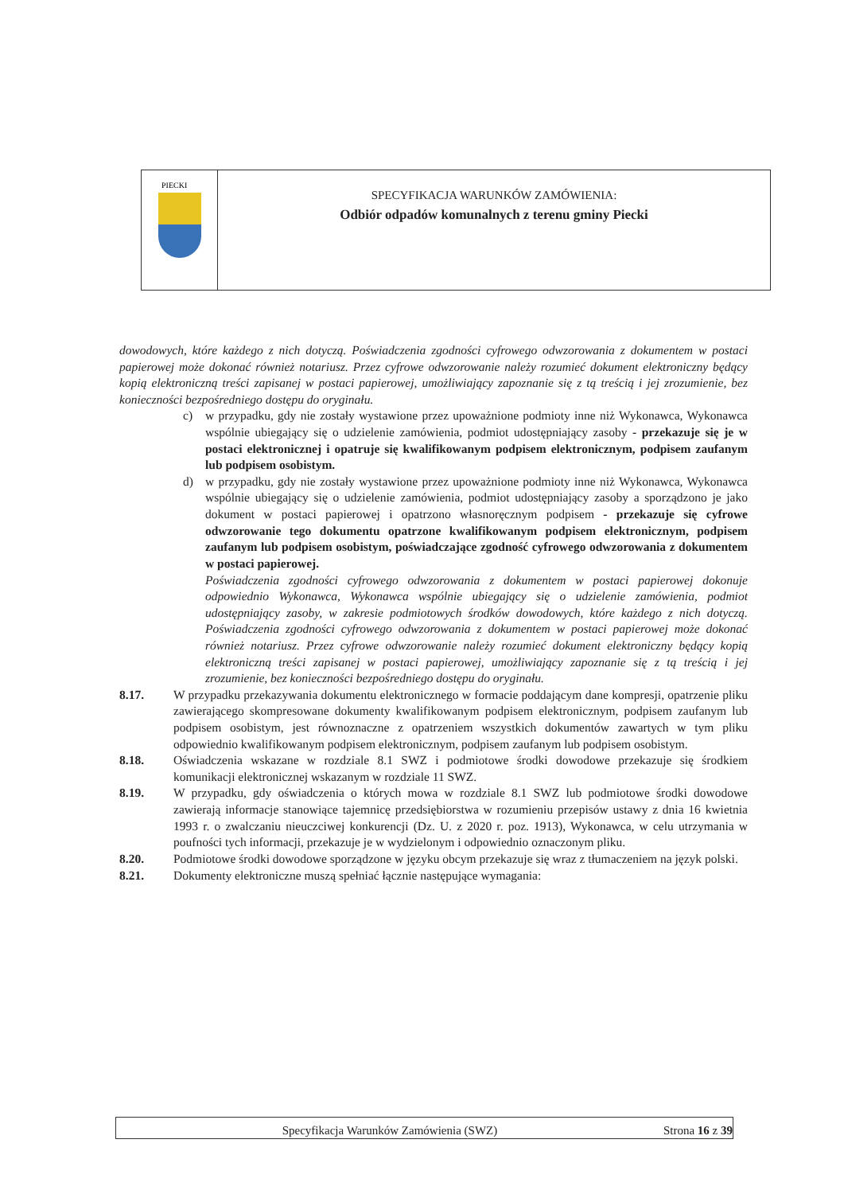PIECKI
SPECYFIKACJA WARUNKÓW ZAMÓWIENIA:
Odbiór odpadów komunalnych z terenu gminy Piecki
dowodowych, które każdego z nich dotyczą. Poświadczenia zgodności cyfrowego odwzorowania z dokumentem w postaci papierowej może dokonać również notariusz. Przez cyfrowe odwzorowanie należy rozumieć dokument elektroniczny będący kopią elektroniczną treści zapisanej w postaci papierowej, umożliwiający zapoznanie się z tą treścią i jej zrozumienie, bez konieczności bezpośredniego dostępu do oryginału.
c) w przypadku, gdy nie zostały wystawione przez upoważnione podmioty inne niż Wykonawca, Wykonawca wspólnie ubiegający się o udzielenie zamówienia, podmiot udostępniający zasoby - przekazuje się je w postaci elektronicznej i opatruje się kwalifikowanym podpisem elektronicznym, podpisem zaufanym lub podpisem osobistym.
d) w przypadku, gdy nie zostały wystawione przez upoważnione podmioty inne niż Wykonawca, Wykonawca wspólnie ubiegający się o udzielenie zamówienia, podmiot udostępniający zasoby a sporządzono je jako dokument w postaci papierowej i opatrzono własnoręcznym podpisem - przekazuje się cyfrowe odwzorowanie tego dokumentu opatrzone kwalifikowanym podpisem elektronicznym, podpisem zaufanym lub podpisem osobistym, poświadczające zgodność cyfrowego odwzorowania z dokumentem w postaci papierowej.
Poświadczenia zgodności cyfrowego odwzorowania z dokumentem w postaci papierowej dokonuje odpowiednio Wykonawca, Wykonawca wspólnie ubiegający się o udzielenie zamówienia, podmiot udostępniający zasoby, w zakresie podmiotowych środków dowodowych, które każdego z nich dotyczą. Poświadczenia zgodności cyfrowego odwzorowania z dokumentem w postaci papierowej może dokonać również notariusz. Przez cyfrowe odwzorowanie należy rozumieć dokument elektroniczny będący kopią elektroniczną treści zapisanej w postaci papierowej, umożliwiający zapoznanie się z tą treścią i jej zrozumienie, bez konieczności bezpośredniego dostępu do oryginału.
8.17. W przypadku przekazywania dokumentu elektronicznego w formacie poddającym dane kompresji, opatrzenie pliku zawierającego skompresowane dokumenty kwalifikowanym podpisem elektronicznym, podpisem zaufanym lub podpisem osobistym, jest równoznaczne z opatrzeniem wszystkich dokumentów zawartych w tym pliku odpowiednio kwalifikowanym podpisem elektronicznym, podpisem zaufanym lub podpisem osobistym.
8.18. Oświadczenia wskazane w rozdziale 8.1 SWZ i podmiotowe środki dowodowe przekazuje się środkiem komunikacji elektronicznej wskazanym w rozdziale 11 SWZ.
8.19. W przypadku, gdy oświadczenia o których mowa w rozdziale 8.1 SWZ lub podmiotowe środki dowodowe zawierają informacje stanowiące tajemnicę przedsiębiorstwa w rozumieniu przepisów ustawy z dnia 16 kwietnia 1993 r. o zwalczaniu nieuczciwej konkurencji (Dz. U. z 2020 r. poz. 1913), Wykonawca, w celu utrzymania w poufności tych informacji, przekazuje je w wydzielonym i odpowiednio oznaczonym pliku.
8.20. Podmiotowe środki dowodowe sporządzone w języku obcym przekazuje się wraz z tłumaczeniem na język polski.
8.21. Dokumenty elektroniczne muszą spełniać łącznie następujące wymagania:
Specyfikacja Warunków Zamówienia (SWZ) Strona 16 z 39